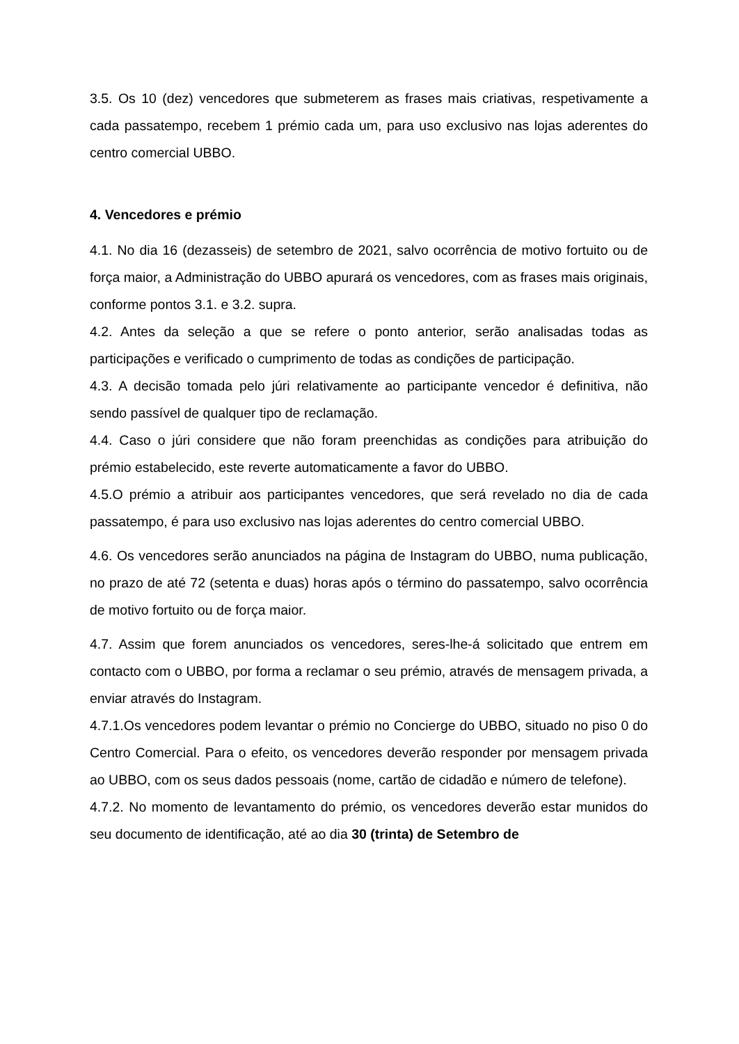3.5. Os 10 (dez) vencedores que submeterem as frases mais criativas, respetivamente a cada passatempo, recebem 1 prémio cada um, para uso exclusivo nas lojas aderentes do centro comercial UBBO.
4. Vencedores e prémio
4.1. No dia 16 (dezasseis) de setembro de 2021, salvo ocorrência de motivo fortuito ou de força maior, a Administração do UBBO apurará os vencedores, com as frases mais originais, conforme pontos 3.1. e 3.2. supra.
4.2. Antes da seleção a que se refere o ponto anterior, serão analisadas todas as participações e verificado o cumprimento de todas as condições de participação.
4.3. A decisão tomada pelo júri relativamente ao participante vencedor é definitiva, não sendo passível de qualquer tipo de reclamação.
4.4. Caso o júri considere que não foram preenchidas as condições para atribuição do prémio estabelecido, este reverte automaticamente a favor do UBBO.
4.5.O prémio a atribuir aos participantes vencedores, que será revelado no dia de cada passatempo, é para uso exclusivo nas lojas aderentes do centro comercial UBBO.
4.6. Os vencedores serão anunciados na página de Instagram do UBBO, numa publicação, no prazo de até 72 (setenta e duas) horas após o término do passatempo, salvo ocorrência de motivo fortuito ou de força maior.
4.7. Assim que forem anunciados os vencedores, seres-lhe-á solicitado que entrem em contacto com o UBBO, por forma a reclamar o seu prémio, através de mensagem privada, a enviar através do Instagram.
4.7.1.Os vencedores podem levantar o prémio no Concierge do UBBO, situado no piso 0 do Centro Comercial. Para o efeito, os vencedores deverão responder por mensagem privada ao UBBO, com os seus dados pessoais (nome, cartão de cidadão e número de telefone).
4.7.2. No momento de levantamento do prémio, os vencedores deverão estar munidos do seu documento de identificação, até ao dia 30 (trinta) de Setembro de